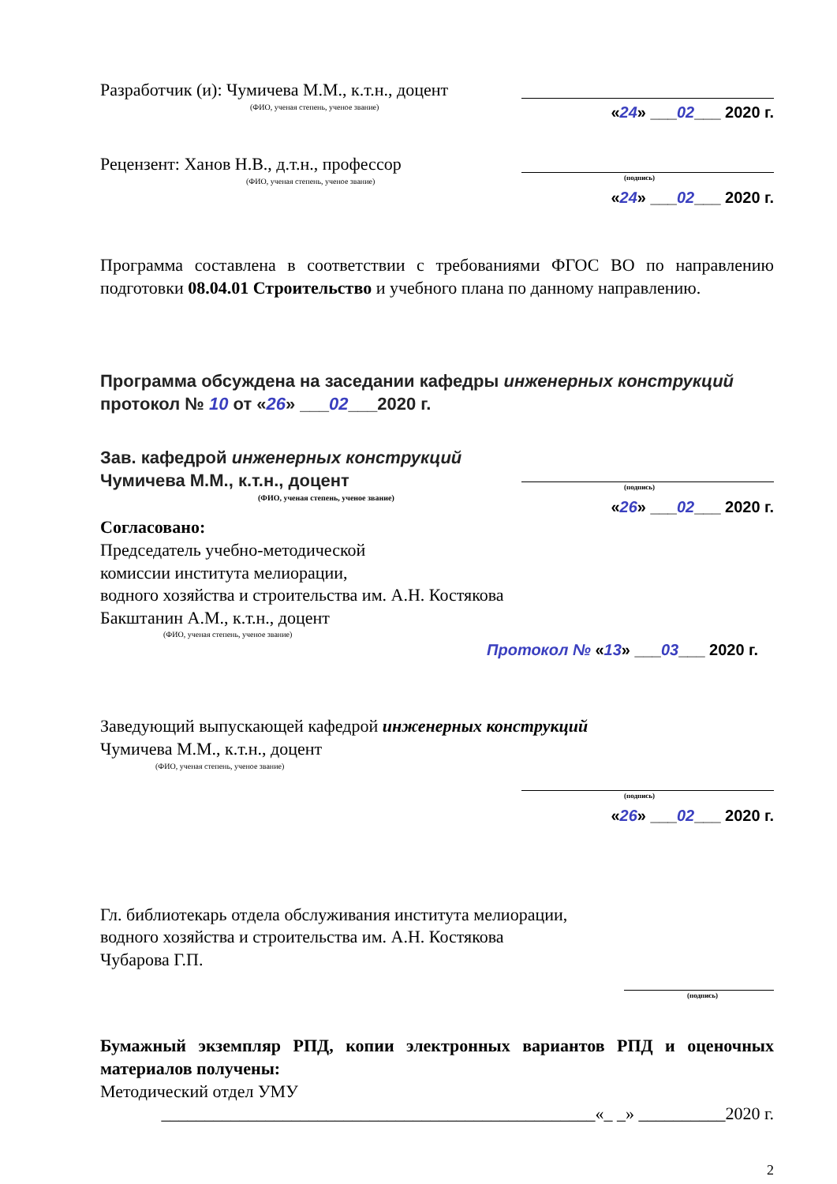Разработчик (и): Чумичева М.М., к.т.н., доцент
(ФИО, ученая степень, ученое звание)
«24» ___02___ 2020 г.
Рецензент: Ханов Н.В., д.т.н., профессор
(ФИО, ученая степень, ученое звание)
(подпись)
«24» ___02___ 2020 г.
Программа составлена в соответствии с требованиями ФГОС ВО по направлению подготовки 08.04.01 Строительство и учебного плана по данному направлению.
Программа обсуждена на заседании кафедры инженерных конструкций
протокол № 10 от «26» ___02___2020 г.
Зав. кафедрой инженерных конструкций
Чумичева М.М., к.т.н., доцент
(ФИО, ученая степень, ученое звание)
(подпись)
«26» ___02___ 2020 г.
Согласовано:
Председатель учебно-методической
комиссии института мелиорации,
водного хозяйства и строительства им. А.Н. Костякова
Бакштанин А.М., к.т.н., доцент
(ФИО, ученая степень, ученое звание)
Протокол № «13» ___03___ 2020 г.
Заведующий выпускающей кафедрой инженерных конструкций
Чумичева М.М., к.т.н., доцент
(ФИО, ученая степень, ученое звание)
(подпись)
«26» ___02___ 2020 г.
Гл. библиотекарь отдела обслуживания института мелиорации,
водного хозяйства и строительства им. А.Н. Костякова
Чубарова Г.П.
(подпись)
Бумажный экземпляр РПД, копии электронных вариантов РПД и оценочных материалов получены:
Методический отдел УМУ
__________________________________________________«_ _» __________2020 г.
2